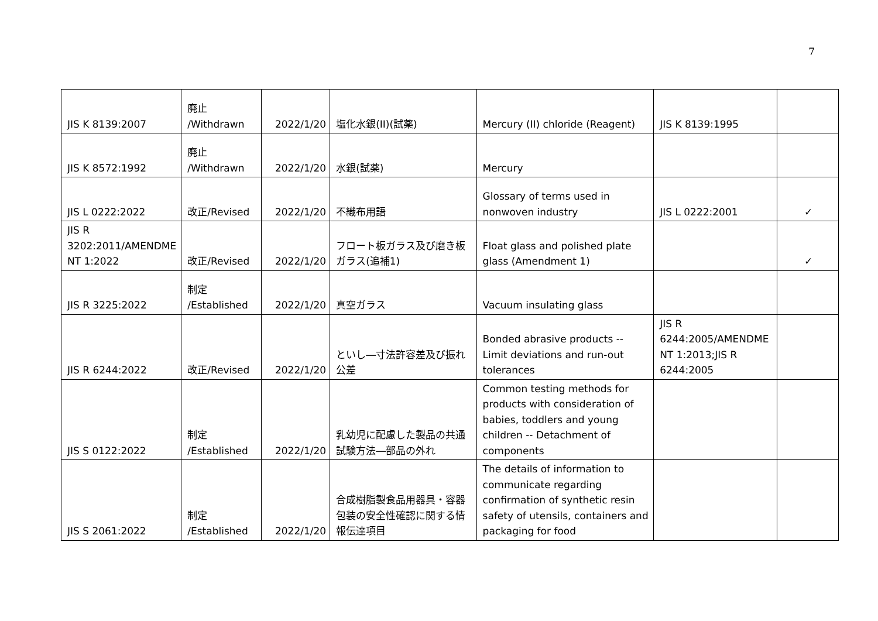7
| JIS K 8139:2007 | 廃止 /Withdrawn | 2022/1/20 | 塩化水銀(II)(試薬) | Mercury (II) chloride (Reagent) | JIS K 8139:1995 | |
| JIS K 8572:1992 | 廃止 /Withdrawn | 2022/1/20 | 水銀(試薬) | Mercury | | |
| JIS L 0222:2022 | 改正/Revised | 2022/1/20 | 不織布用語 | Glossary of terms used in nonwoven industry | JIS L 0222:2001 | ✓ |
| JIS R 3202:2011/AMENDME NT 1:2022 | 改正/Revised | 2022/1/20 | フロート板ガラス及び磨き板ガラス(追補1) | Float glass and polished plate glass (Amendment 1) | | ✓ |
| JIS R 3225:2022 | 制定 /Established | 2022/1/20 | 真空ガラス | Vacuum insulating glass | | |
| JIS R 6244:2022 | 改正/Revised | 2022/1/20 | といし―寸法許容差及び振れ公差 | Bonded abrasive products -- Limit deviations and run-out tolerances | JIS R 6244:2005/AMENDME NT 1:2013;JIS R 6244:2005 | |
| JIS S 0122:2022 | 制定 /Established | 2022/1/20 | 乳幼児に配慮した製品の共通試験方法―部品の外れ | Common testing methods for products with consideration of babies, toddlers and young children -- Detachment of components | | |
| JIS S 2061:2022 | 制定 /Established | 2022/1/20 | 合成樹脂製食品用器具・容器包装の安全性確認に関する情報伝達項目 | The details of information to communicate regarding confirmation of synthetic resin safety of utensils, containers and packaging for food | | |